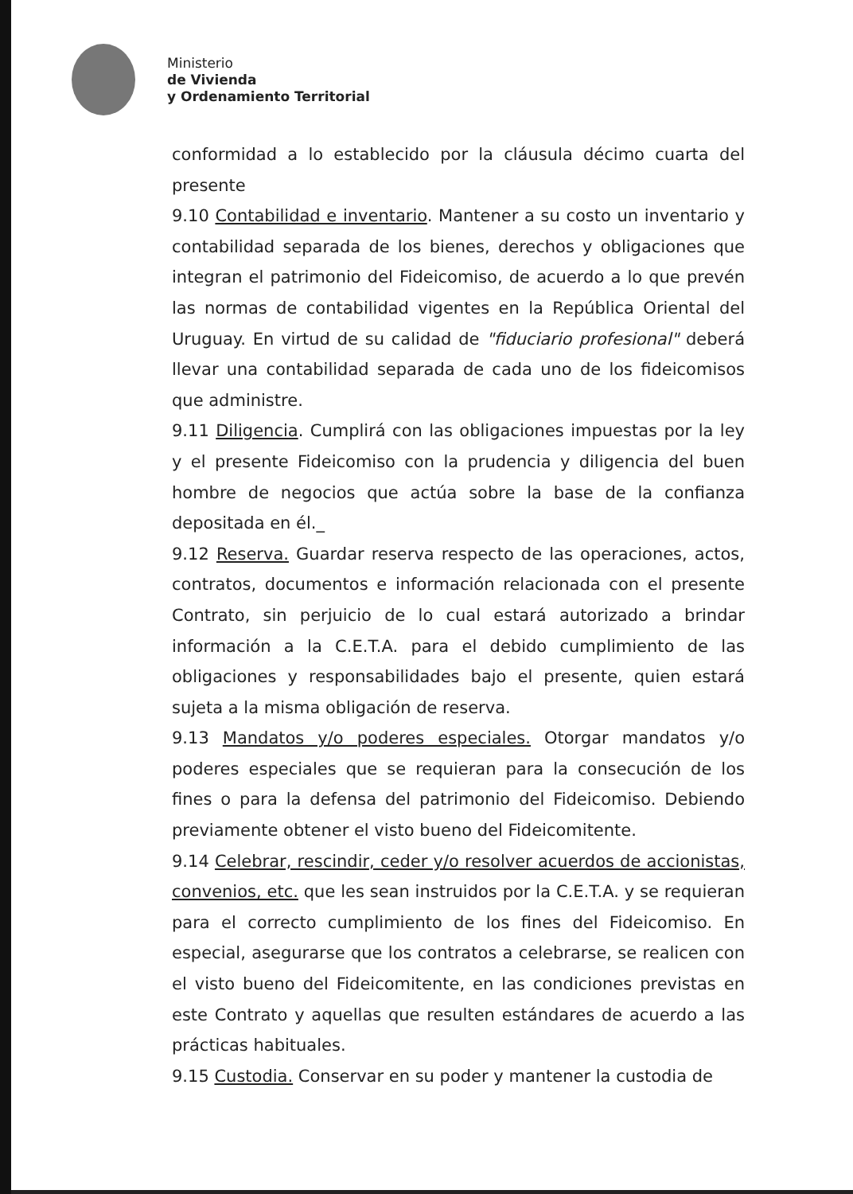Ministerio
de Vivienda
y Ordenamiento Territorial
conformidad a lo establecido por la cláusula décimo cuarta del presente
9.10 Contabilidad e inventario. Mantener a su costo un inventario y contabilidad separada de los bienes, derechos y obligaciones que integran el patrimonio del Fideicomiso, de acuerdo a lo que prevén las normas de contabilidad vigentes en la República Oriental del Uruguay. En virtud de su calidad de "fiduciario profesional" deberá llevar una contabilidad separada de cada uno de los fideicomisos que administre.
9.11 Diligencia. Cumplirá con las obligaciones impuestas por la ley y el presente Fideicomiso con la prudencia y diligencia del buen hombre de negocios que actúa sobre la base de la confianza depositada en él._
9.12 Reserva. Guardar reserva respecto de las operaciones, actos, contratos, documentos e información relacionada con el presente Contrato, sin perjuicio de lo cual estará autorizado a brindar información a la C.E.T.A. para el debido cumplimiento de las obligaciones y responsabilidades bajo el presente, quien estará sujeta a la misma obligación de reserva.
9.13 Mandatos y/o poderes especiales. Otorgar mandatos y/o poderes especiales que se requieran para la consecución de los fines o para la defensa del patrimonio del Fideicomiso. Debiendo previamente obtener el visto bueno del Fideicomitente.
9.14 Celebrar, rescindir, ceder y/o resolver acuerdos de accionistas, convenios, etc. que les sean instruidos por la C.E.T.A. y se requieran para el correcto cumplimiento de los fines del Fideicomiso. En especial, asegurarse que los contratos a celebrarse, se realicen con el visto bueno del Fideicomitente, en las condiciones previstas en este Contrato y aquellas que resulten estándares de acuerdo a las prácticas habituales.
9.15 Custodia. Conservar en su poder y mantener la custodia de